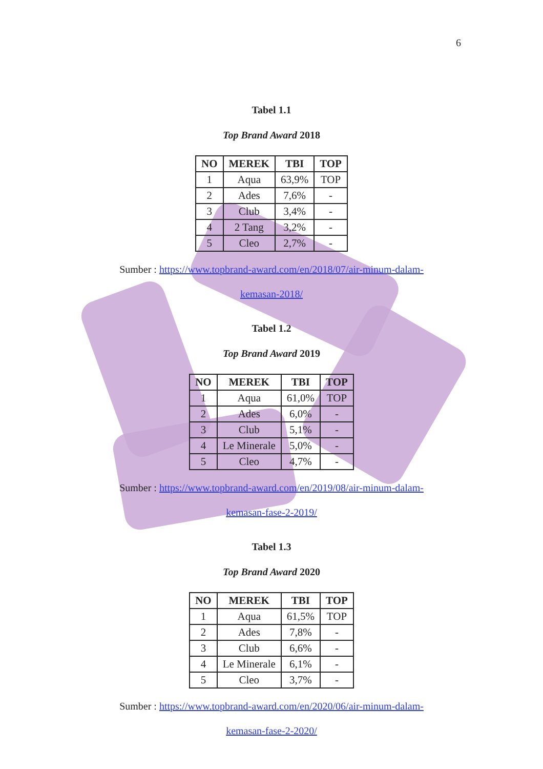6
Tabel 1.1
Top Brand Award 2018
| NO | MEREK | TBI | TOP |
| --- | --- | --- | --- |
| 1 | Aqua | 63,9% | TOP |
| 2 | Ades | 7,6% | - |
| 3 | Club | 3,4% | - |
| 4 | 2 Tang | 3,2% | - |
| 5 | Cleo | 2,7% | - |
Sumber : https://www.topbrand-award.com/en/2018/07/air-minum-dalam-kemasan-2018/
Tabel 1.2
Top Brand Award 2019
| NO | MEREK | TBI | TOP |
| --- | --- | --- | --- |
| 1 | Aqua | 61,0% | TOP |
| 2 | Ades | 6,0% | - |
| 3 | Club | 5,1% | - |
| 4 | Le Minerale | 5,0% | - |
| 5 | Cleo | 4,7% | - |
Sumber : https://www.topbrand-award.com/en/2019/08/air-minum-dalam-kemasan-fase-2-2019/
Tabel 1.3
Top Brand Award 2020
| NO | MEREK | TBI | TOP |
| --- | --- | --- | --- |
| 1 | Aqua | 61,5% | TOP |
| 2 | Ades | 7,8% | - |
| 3 | Club | 6,6% | - |
| 4 | Le Minerale | 6,1% | - |
| 5 | Cleo | 3,7% | - |
Sumber : https://www.topbrand-award.com/en/2020/06/air-minum-dalam-kemasan-fase-2-2020/